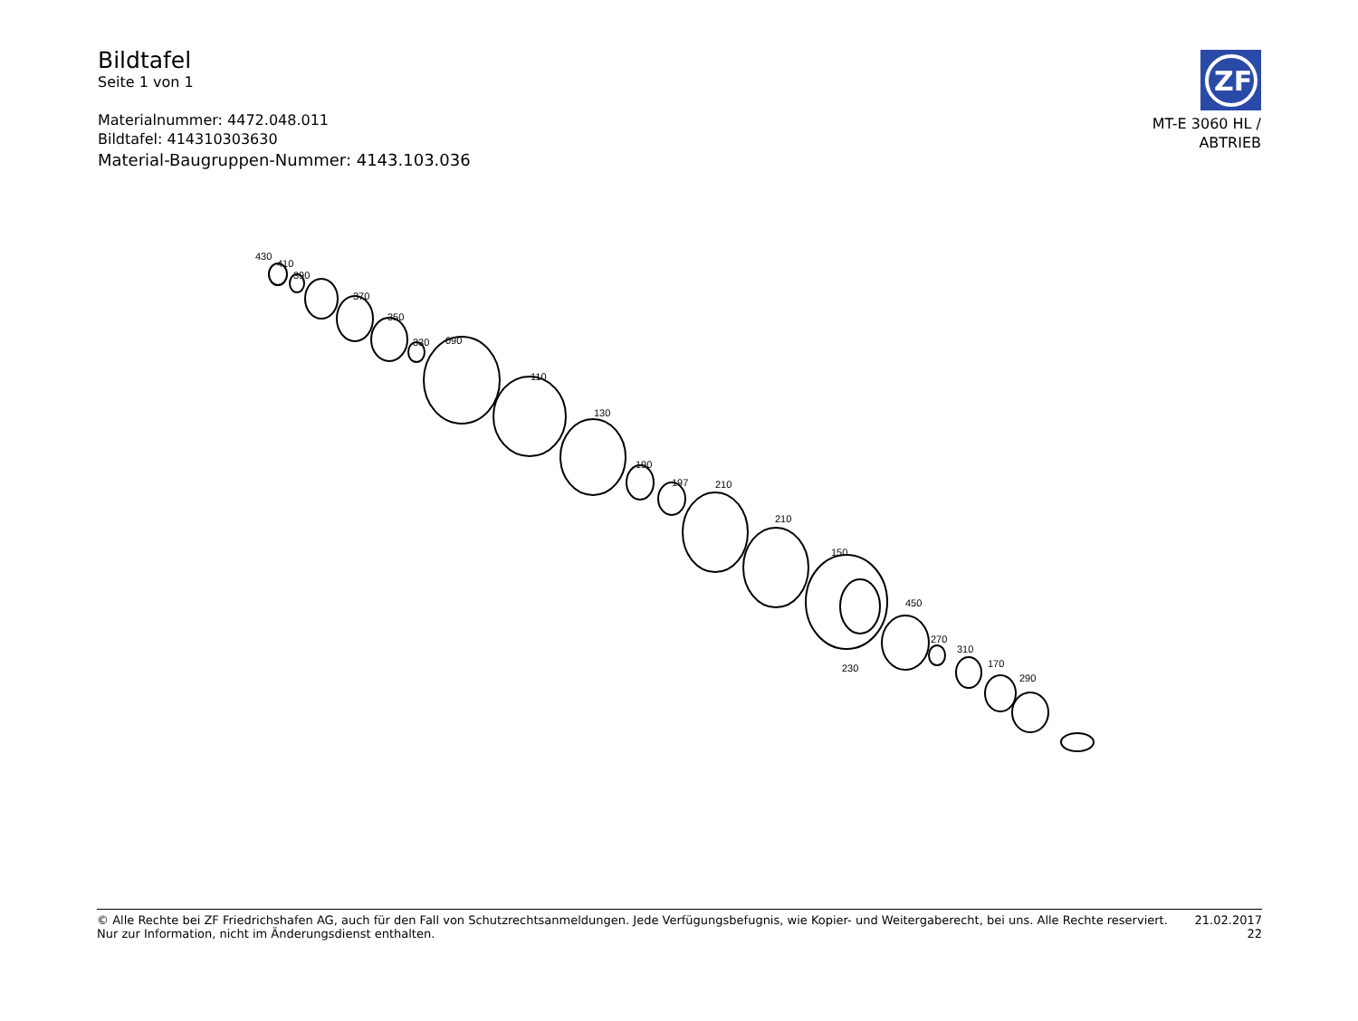Bildtafel
Seite 1 von 1
Materialnummer: 4472.048.011
Bildtafel: 414310303630
Material-Baugruppen-Nummer: 4143.103.036
ZF
MT-E 3060 HL /
ABTRIEB
430
410
390
370
350
330
090
110
130
190
197
210
210
150
450
270
310
170
290
230
© Alle Rechte bei ZF Friedrichshafen AG, auch für den Fall von Schutzrechtsanmeldungen. Jede Verfügungsbefugnis, wie Kopier- und Weitergaberecht, bei uns. Alle Rechte reserviert.
Nur zur Information, nicht im Änderungsdienst enthalten.
21.02.2017
22